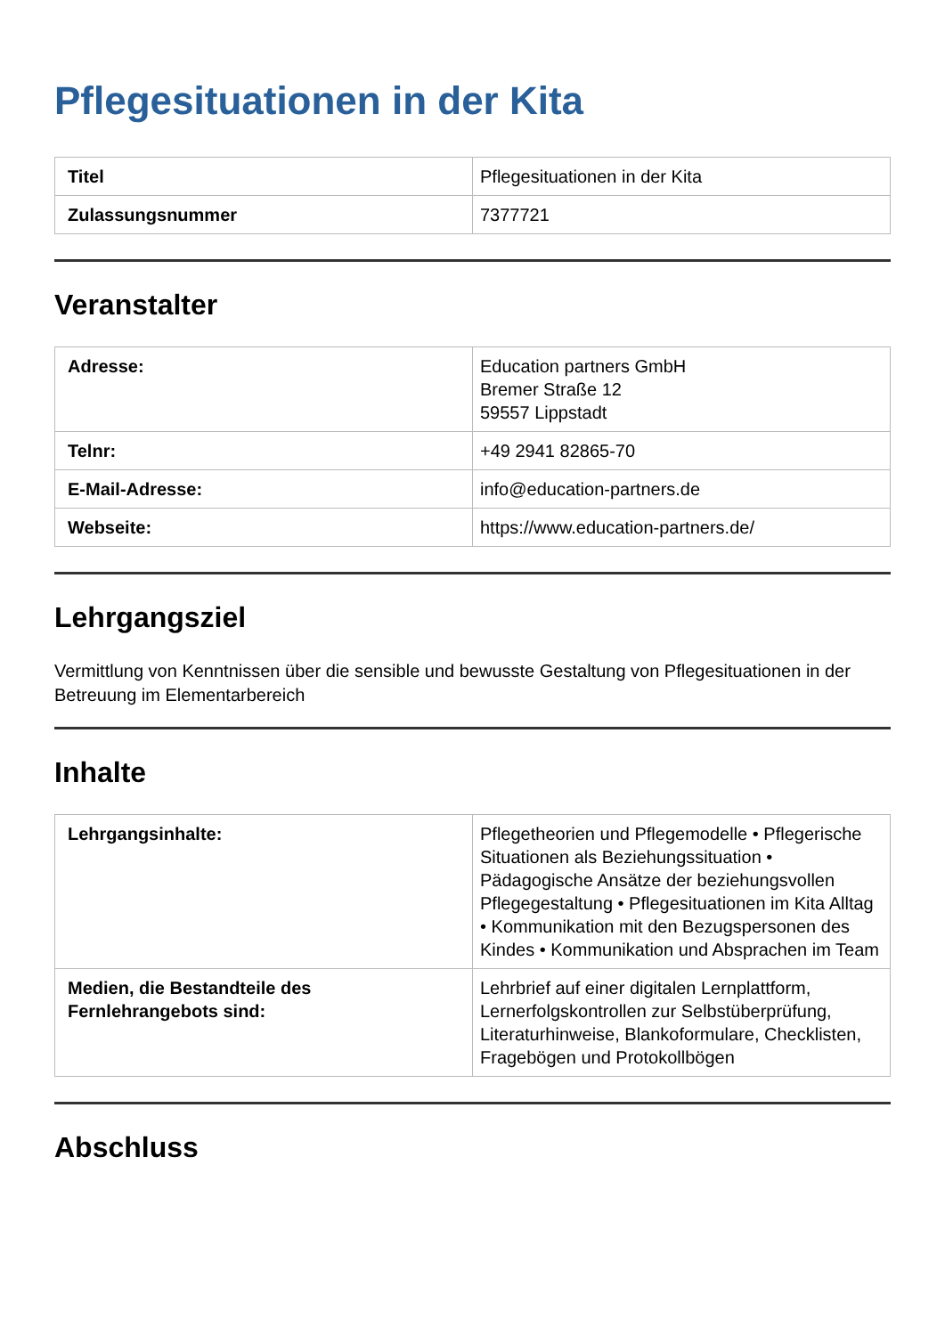Pflegesituationen in der Kita
| Titel | Pflegesituationen in der Kita |
| Zulassungsnummer | 7377721 |
Veranstalter
| Adresse: | Education partners GmbH Bremer Straße 12 59557 Lippstadt |
| Telnr: | +49 2941 82865-70 |
| E-Mail-Adresse: | info@education-partners.de |
| Webseite: | https://www.education-partners.de/ |
Lehrgangsziel
Vermittlung von Kenntnissen über die sensible und bewusste Gestaltung von Pflegesituationen in der Betreuung im Elementarbereich
Inhalte
| Lehrgangsinhalte: | Pflegetheorien und Pflegemodelle • Pflegerische Situationen als Beziehungssituation • Pädagogische Ansätze der beziehungsvollen Pflegegestaltung • Pflegesituationen im Kita Alltag • Kommunikation mit den Bezugspersonen des Kindes • Kommunikation und Absprachen im Team |
| Medien, die Bestandteile des Fernlehrangebots sind: | Lehrbrief auf einer digitalen Lernplattform, Lernerfolgskontrollen zur Selbstüberprüfung, Literaturhinweise, Blankoformulare, Checklisten, Fragebögen und Protokollbögen |
Abschluss